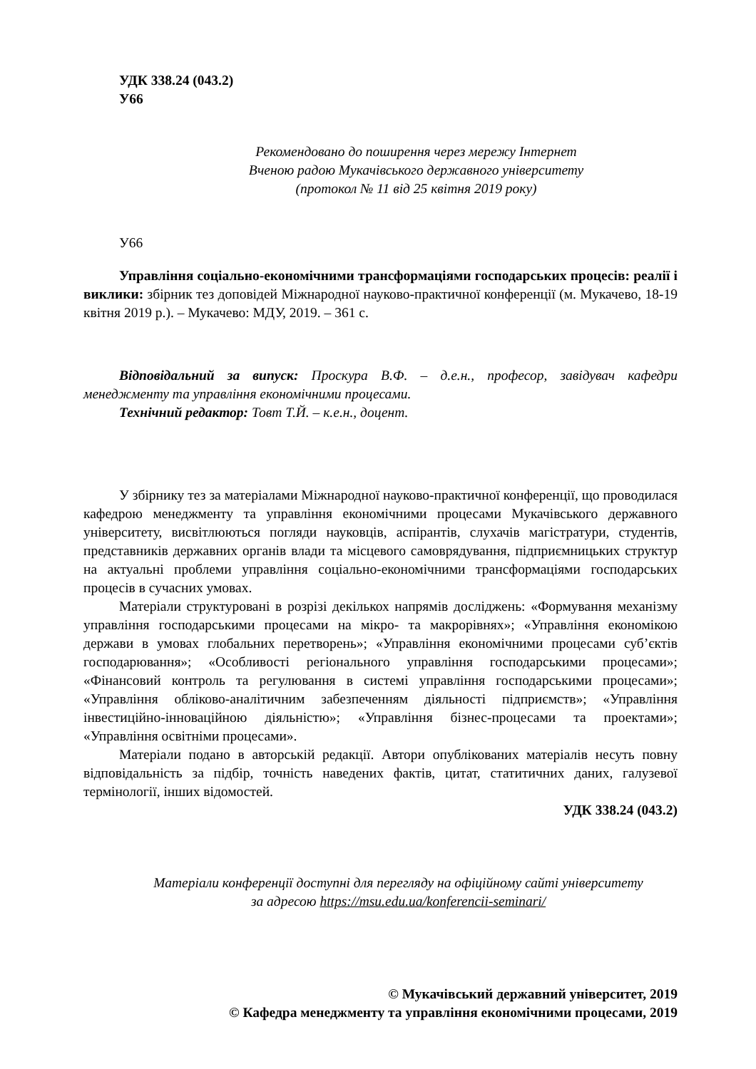УДК 338.24 (043.2)
У66
Рекомендовано до поширення через мережу Інтернет
Вченою радою Мукачівського державного університету
(протокол № 11 від 25 квітня 2019 року)
У66
Управління соціально-економічними трансформаціями господарських процесів: реалії і виклики: збірник тез доповідей Міжнародної науково-практичної конференції (м. Мукачево, 18-19 квітня 2019 р.). – Мукачево: МДУ, 2019. – 361 с.
Відповідальний за випуск: Проскура В.Ф. – д.е.н., професор, завідувач кафедри менеджменту та управління економічними процесами.
Технічний редактор: Товт Т.Й. – к.е.н., доцент.
У збірнику тез за матеріалами Міжнародної науково-практичної конференції, що проводилася кафедрою менеджменту та управління економічними процесами Мукачівського державного університету, висвітлюються погляди науковців, аспірантів, слухачів магістратури, студентів, представників державних органів влади та місцевого самоврядування, підприємницьких структур на актуальні проблеми управління соціально-економічними трансформаціями господарських процесів в сучасних умовах.
Матеріали структуровані в розрізі декількох напрямів досліджень: «Формування механізму управління господарськими процесами на мікро- та макрорівнях»; «Управління економікою держави в умовах глобальних перетворень»; «Управління економічними процесами суб’єктів господарювання»; «Особливості регіонального управління господарськими процесами»; «Фінансовий контроль та регулювання в системі управління господарськими процесами»; «Управління обліково-аналітичним забезпеченням діяльності підприємств»; «Управління інвестиційно-інноваційною діяльністю»; «Управління бізнес-процесами та проектами»; «Управління освітніми процесами».
Матеріали подано в авторській редакції. Автори опублікованих матеріалів несуть повну відповідальність за підбір, точність наведених фактів, цитат, статитичних даних, галузевої термінології, інших відомостей.
УДК 338.24 (043.2)
Матеріали конференції доступні для перегляду на офіційному сайті університету
за адресою https://msu.edu.ua/konferencii-seminari/
© Мукачівський державний університет, 2019
© Кафедра менеджменту та управління економічними процесами, 2019